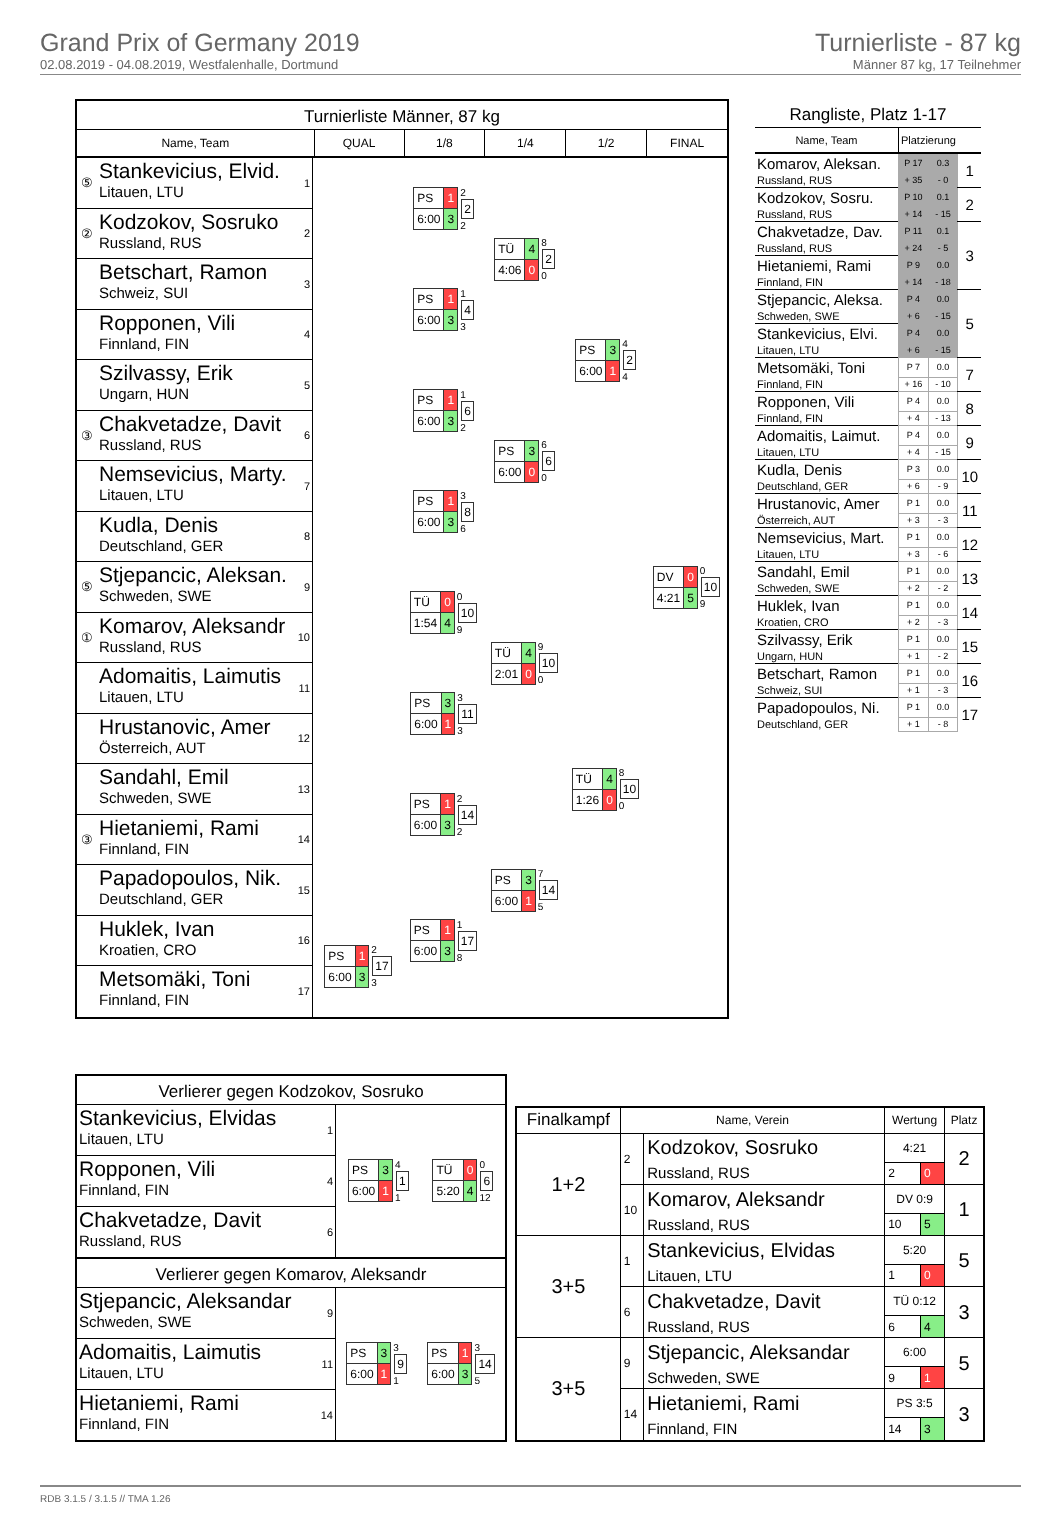Grand Prix of Germany 2019
02.08.2019 - 04.08.2019, Westfalenhalle, Dortmund
Turnierliste - 87 kg
Männer 87 kg, 17 Teilnehmer
Turnierliste Männer, 87 kg
Name, Team QUAL 1/8 1/4 1/2 FINAL
⑤
Stankevicius, Elvid.
Litauen, LTU
1
②
Kodzokov, Sosruko
Russland, RUS
2
Betschart, Ramon
Schweiz, SUI
3
Ropponen, Vili
Finnland, FIN
4
Szilvassy, Erik
Ungarn, HUN
5
③
Chakvetadze, Davit
Russland, RUS
6
Nemsevicius, Marty.
Litauen, LTU
7
Kudla, Denis
Deutschland, GER
8
⑤
Stjepancic, Aleksan.
Schweden, SWE
9
①
Komarov, Aleksandr
Russland, RUS
10
Adomaitis, Laimutis
Litauen, LTU
11
Hrustanovic, Amer
Österreich, AUT
12
Sandahl, Emil
Schweden, SWE
13
③
Hietaniemi, Rami
Finnland, FIN
14
Papadopoulos, Nik.
Deutschland, GER
15
Huklek, Ivan
Kroatien, CRO
16
Metsomäki, Toni
Finnland, FIN
17
| PS | 1 |
| 6:00 | 3 |
2
17
3
| PS | 1 |
| 6:00 | 3 |
2
2
2
| PS | 1 |
| 6:00 | 3 |
1
4
3
| PS | 1 |
| 6:00 | 3 |
1
6
2
| PS | 1 |
| 6:00 | 3 |
3
8
6
| TÜ | 0 |
| 1:54 | 4 |
0
10
9
| PS | 3 |
| 6:00 | 1 |
3
11
3
| PS | 1 |
| 6:00 | 3 |
2
14
2
| PS | 1 |
| 6:00 | 3 |
1
17
8
| TÜ | 4 |
| 4:06 | 0 |
8
2
0
| PS | 3 |
| 6:00 | 0 |
6
6
0
| TÜ | 4 |
| 2:01 | 0 |
9
10
0
| PS | 3 |
| 6:00 | 1 |
7
14
5
| PS | 3 |
| 6:00 | 1 |
4
2
4
| TÜ | 4 |
| 1:26 | 0 |
8
10
0
| DV | 0 |
| 4:21 | 5 |
0
10
9
Rangliste, Platz 1-17
| Name, Team | Platzierung | | |
| Komarov, Aleksan. | P 17 | 0.3 | 1 |
| Russland, RUS | + 35 | - 0 | |
| Kodzokov, Sosru. | P 10 | 0.1 | 2 |
| Russland, RUS | + 14 | - 15 | |
| Chakvetadze, Dav. | P 11 | 0.1 | 3 |
| Russland, RUS | + 24 | - 5 | |
| Hietaniemi, Rami | P 9 | 0.0 | |
| Finnland, FIN | + 14 | - 18 | |
| Stjepancic, Aleksa. | P 4 | 0.0 | 5 |
| Schweden, SWE | + 6 | - 15 | |
| Stankevicius, Elvi. | P 4 | 0.0 | |
| Litauen, LTU | + 6 | - 15 | |
| Metsomäki, Toni | P 7 | 0.0 | 7 |
| Finnland, FIN | + 16 | - 10 | |
| Ropponen, Vili | P 4 | 0.0 | 8 |
| Finnland, FIN | + 4 | - 13 | |
| Adomaitis, Laimut. | P 4 | 0.0 | 9 |
| Litauen, LTU | + 4 | - 15 | |
| Kudla, Denis | P 3 | 0.0 | 10 |
| Deutschland, GER | + 6 | - 9 | |
| Hrustanovic, Amer | P 1 | 0.0 | 11 |
| Österreich, AUT | + 3 | - 3 | |
| Nemsevicius, Mart. | P 1 | 0.0 | 12 |
| Litauen, LTU | + 3 | - 6 | |
| Sandahl, Emil | P 1 | 0.0 | 13 |
| Schweden, SWE | + 2 | - 2 | |
| Huklek, Ivan | P 1 | 0.0 | 14 |
| Kroatien, CRO | + 2 | - 3 | |
| Szilvassy, Erik | P 1 | 0.0 | 15 |
| Ungarn, HUN | + 1 | - 2 | |
| Betschart, Ramon | P 1 | 0.0 | 16 |
| Schweiz, SUI | + 1 | - 3 | |
| Papadopoulos, Ni. | P 1 | 0.0 | 17 |
| Deutschland, GER | + 1 | - 8 | |
Verlierer gegen Kodzokov, Sosruko
Stankevicius, Elvidas
Litauen, LTU
1
Ropponen, Vili
Finnland, FIN
4
Chakvetadze, Davit
Russland, RUS
6
| PS | 3 |
| 6:00 | 1 |
4
1
1
| TÜ | 0 |
| 5:20 | 4 |
0
6
12
Verlierer gegen Komarov, Aleksandr
Stjepancic, Aleksandar
Schweden, SWE
9
Adomaitis, Laimutis
Litauen, LTU
11
Hietaniemi, Rami
Finnland, FIN
14
| PS | 3 |
| 6:00 | 1 |
3
9
1
| PS | 1 |
| 6:00 | 3 |
3
14
5
| Finalkampf | Name, Verein | | Wertung | | Platz |
| --- | --- | --- | --- | --- | --- |
| 1+2 | 2 | Kodzokov, Sosruko | 4:21 | | 2 |
| | | Russland, RUS | 2 | 0 | |
| | 10 | Komarov, Aleksandr | DV 0:9 | | 1 |
| | | Russland, RUS | 10 | 5 | |
| 3+5 | 1 | Stankevicius, Elvidas | 5:20 | | 5 |
| | | Litauen, LTU | 1 | 0 | |
| | 6 | Chakvetadze, Davit | TÜ 0:12 | | 3 |
| | | Russland, RUS | 6 | 4 | |
| 3+5 | 9 | Stjepancic, Aleksandar | 6:00 | | 5 |
| | | Schweden, SWE | 9 | 1 | |
| | 14 | Hietaniemi, Rami | PS 3:5 | | 3 |
| | | Finnland, FIN | 14 | 3 | |
RDB 3.1.5 / 3.1.5 // TMA 1.26